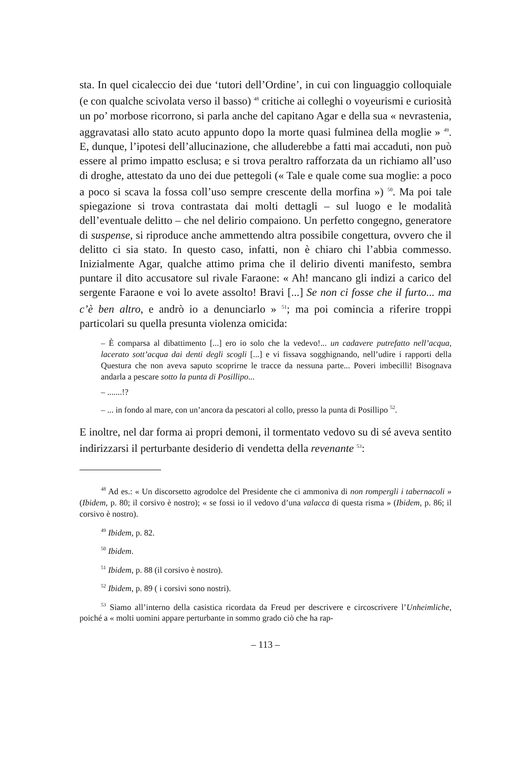sta. In quel cicaleccio dei due ‘tutori dell’Ordine’, in cui con linguaggio colloquiale (e con qualche scivolata verso il basso) <sup>48</sup> critiche ai colleghi o voyeurismi e curiosità un po’ morbose ricorrono, si parla anche del capitano Agar e della sua « nevrastenia, aggravatasi allo stato acuto appunto dopo la morte quasi fulminea della moglie » <sup>49</sup>. E, dunque, l’ipotesi dell’allucinazione, che alluderebbe a fatti mai accaduti, non può essere al primo impatto esclusa; e si trova peraltro rafforzata da un richiamo all’uso di droghe, attestato da uno dei due pettegoli (« Tale e quale come sua moglie: a poco a poco si scava la fossa coll’uso sempre crescente della morfina ») <sup>50</sup>. Ma poi tale spiegazione si trova contrastata dai molti dettagli – sul luogo e le modalità dell’eventuale delitto – che nel delirio compaiono. Un perfetto congegno, generatore di suspense, si riproduce anche ammettendo altra possibile congettura, ovvero che il delitto ci sia stato. In questo caso, infatti, non è chiaro chi l’abbia commesso. Inizialmente Agar, qualche attimo prima che il delirio diventi manifesto, sembra puntare il dito accusatore sul rivale Faraone: « Ah! mancano gli indizi a carico del sergente Faraone e voi lo avete assolto! Bravi [...] Se non ci fosse che il furto... ma c’è ben altro, e andrò io a denunciarlo » <sup>51</sup>; ma poi comincia a riferire troppi particolari su quella presunta violenza omicida:
– È comparsa al dibattimento [...] ero io solo che la vedevo!... un cadavere putrefatto nell’acqua, lacerato sott’acqua dai denti degli scogli [...] e vi fissava sogghignando, nell’udire i rapporti della Questura che non aveva saputo scoprirne le tracce da nessuna parte... Poveri imbecilli! Bisognava andarla a pescare sotto la punta di Posillipo...
– .......!?
– ... in fondo al mare, con un’ancora da pescatori al collo, presso la punta di Posillipo <sup>52</sup>.
E inoltre, nel dar forma ai propri demoni, il tormentato vedovo su di sé aveva sentito indirizzarsi il perturbante desiderio di vendetta della revenante <sup>53</sup>:
<sup>48</sup> Ad es.: « Un discorsetto agrodolce del Presidente che ci ammoniva di non rompergli i tabernacoli » (Ibidem, p. 80; il corsivo è nostro); « se fossi io il vedovo d’una valacca di questa risma » (Ibidem, p. 86; il corsivo è nostro).
<sup>49</sup> Ibidem, p. 82.
<sup>50</sup> Ibidem.
<sup>51</sup> Ibidem, p. 88 (il corsivo è nostro).
<sup>52</sup> Ibidem, p. 89 ( i corsivi sono nostri).
<sup>53</sup> Siamo all’interno della casistica ricordata da Freud per descrivere e circoscrivere l’Unheimliche, poiché a « molti uomini appare perturbante in sommo grado ciò che ha rap-
– 113 –